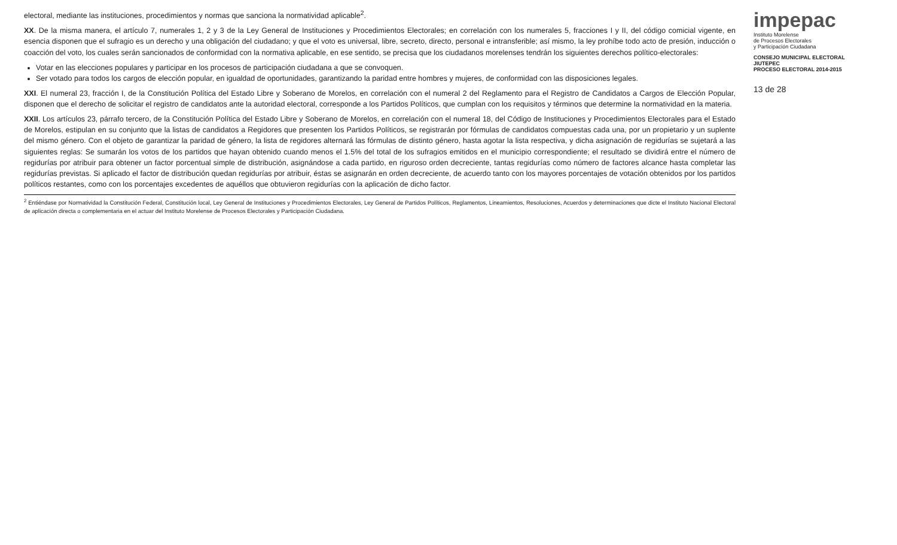electoral, mediante las instituciones, procedimientos y normas que sanciona la normatividad aplicable<sup>2</sup>.
XX. De la misma manera, el artículo 7, numerales 1, 2 y 3 de la Ley General de Instituciones y Procedimientos Electorales; en correlación con los numerales 5, fracciones I y II, del código comicial vigente, en esencia disponen que el sufragio es un derecho y una obligación del ciudadano; y que el voto es universal, libre, secreto, directo, personal e intransferible; así mismo, la ley prohíbe todo acto de presión, inducción o coacción del voto, los cuales serán sancionados de conformidad con la normativa aplicable, en ese sentido, se precisa que los ciudadanos morelenses tendrán los siguientes derechos político-electorales:
Votar en las elecciones populares y participar en los procesos de participación ciudadana a que se convoquen.
Ser votado para todos los cargos de elección popular, en igualdad de oportunidades, garantizando la paridad entre hombres y mujeres, de conformidad con las disposiciones legales.
XXI. El numeral 23, fracción I, de la Constitución Política del Estado Libre y Soberano de Morelos, en correlación con el numeral 2 del Reglamento para el Registro de Candidatos a Cargos de Elección Popular, disponen que el derecho de solicitar el registro de candidatos ante la autoridad electoral, corresponde a los Partidos Políticos, que cumplan con los requisitos y términos que determine la normatividad en la materia.
XXII. Los artículos 23, párrafo tercero, de la Constitución Política del Estado Libre y Soberano de Morelos, en correlación con el numeral 18, del Código de Instituciones y Procedimientos Electorales para el Estado de Morelos, estipulan en su conjunto que la listas de candidatos a Regidores que presenten los Partidos Políticos, se registrarán por fórmulas de candidatos compuestas cada una, por un propietario y un suplente del mismo género. Con el objeto de garantizar la paridad de género, la lista de regidores alternará las fórmulas de distinto género, hasta agotar la lista respectiva, y dicha asignación de regidurías se sujetará a las siguientes reglas: Se sumarán los votos de los partidos que hayan obtenido cuando menos el 1.5% del total de los sufragios emitidos en el municipio correspondiente; el resultado se dividirá entre el número de regidurías por atribuir para obtener un factor porcentual simple de distribución, asignándose a cada partido, en riguroso orden decreciente, tantas regidurías como número de factores alcance hasta completar las regidurías previstas. Si aplicado el factor de distribución quedan regidurías por atribuir, éstas se asignarán en orden decreciente, de acuerdo tanto con los mayores porcentajes de votación obtenidos por los partidos políticos restantes, como con los porcentajes excedentes de aquéllos que obtuvieron regidurías con la aplicación de dicho factor.
<sup>2</sup> Entiéndase por Normatividad la Constitución Federal, Constitución local, Ley General de Instituciones y Procedimientos Electorales, Ley General de Partidos Políticos, Reglamentos, Lineamientos, Resoluciones, Acuerdos y determinaciones que dicte el Instituto Nacional Electoral de aplicación directa o complementaria en el actuar del Instituto Morelense de Procesos Electorales y Participación Ciudadana.
impepac
Instituto Morelense
de Procesos Electorales
y Participación Ciudadana
CONSEJO MUNICIPAL ELECTORAL
JIUTEPEC
PROCESO ELECTORAL 2014-2015
13 de 28